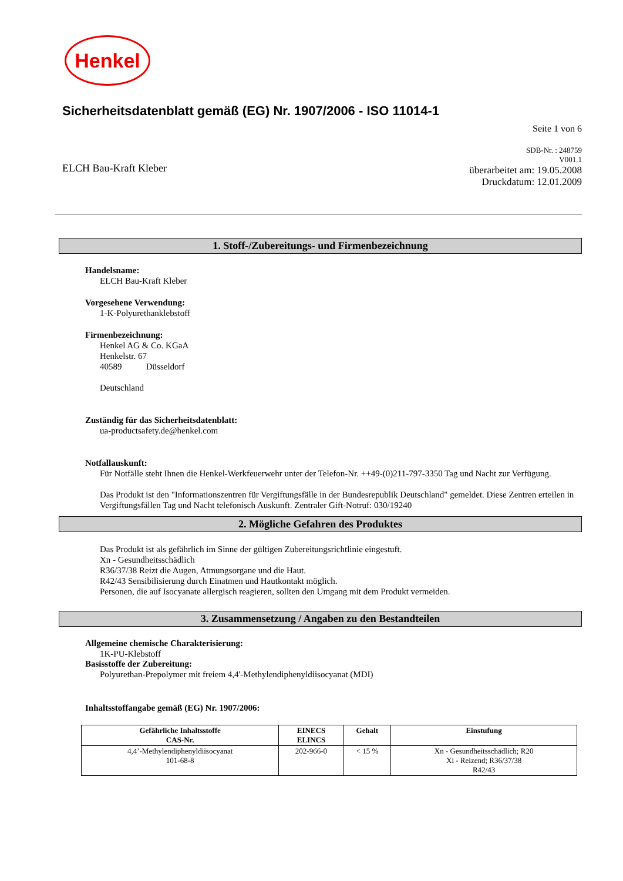Henkel
Sicherheitsdatenblatt gemäß (EG) Nr. 1907/2006 - ISO 11014-1
Seite 1 von 6
ELCH Bau-Kraft Kleber
SDB-Nr. : 248759
V001.1
überarbeitet am: 19.05.2008
Druckdatum: 12.01.2009
1. Stoff-/Zubereitungs- und Firmenbezeichnung
Handelsname:
ELCH Bau-Kraft Kleber
Vorgesehene Verwendung:
1-K-Polyurethanklebstoff
Firmenbezeichnung:
Henkel AG & Co. KGaA
Henkelstr. 67
40589 Düsseldorf
Deutschland
Zuständig für das Sicherheitsdatenblatt:
ua-productsafety.de@henkel.com
Notfallauskunft:
Für Notfälle steht Ihnen die Henkel-Werkfeuerwehr unter der Telefon-Nr. ++49-(0)211-797-3350 Tag und Nacht zur Verfügung.
Das Produkt ist den "Informationszentren für Vergiftungsfälle in der Bundesrepublik Deutschland" gemeldet. Diese Zentren erteilen in Vergiftungsfällen Tag und Nacht telefonisch Auskunft. Zentraler Gift-Notruf: 030/19240
2. Mögliche Gefahren des Produktes
Das Produkt ist als gefährlich im Sinne der gültigen Zubereitungsrichtlinie eingestuft.
Xn - Gesundheitsschädlich
R36/37/38 Reizt die Augen, Atmungsorgane und die Haut.
R42/43 Sensibilisierung durch Einatmen und Hautkontakt möglich.
Personen, die auf Isocyanate allergisch reagieren, sollten den Umgang mit dem Produkt vermeiden.
3. Zusammensetzung / Angaben zu den Bestandteilen
Allgemeine chemische Charakterisierung:
1K-PU-Klebstoff
Basisstoffe der Zubereitung:
Polyurethan-Prepolymer mit freiem 4,4'-Methylendiphenyldiisocyanat (MDI)
Inhaltsstoffangabe gemäß (EG) Nr. 1907/2006:
| Gefährliche Inhaltsstoffe CAS-Nr. | EINECS ELINCS | Gehalt | Einstufung |
| --- | --- | --- | --- |
| 4,4’-Methylendiphenyldiisocyanat 101-68-8 | 202-966-0 | < 15 % | Xn - Gesundheitsschädlich; R20 Xi - Reizend; R36/37/38 R42/43 |